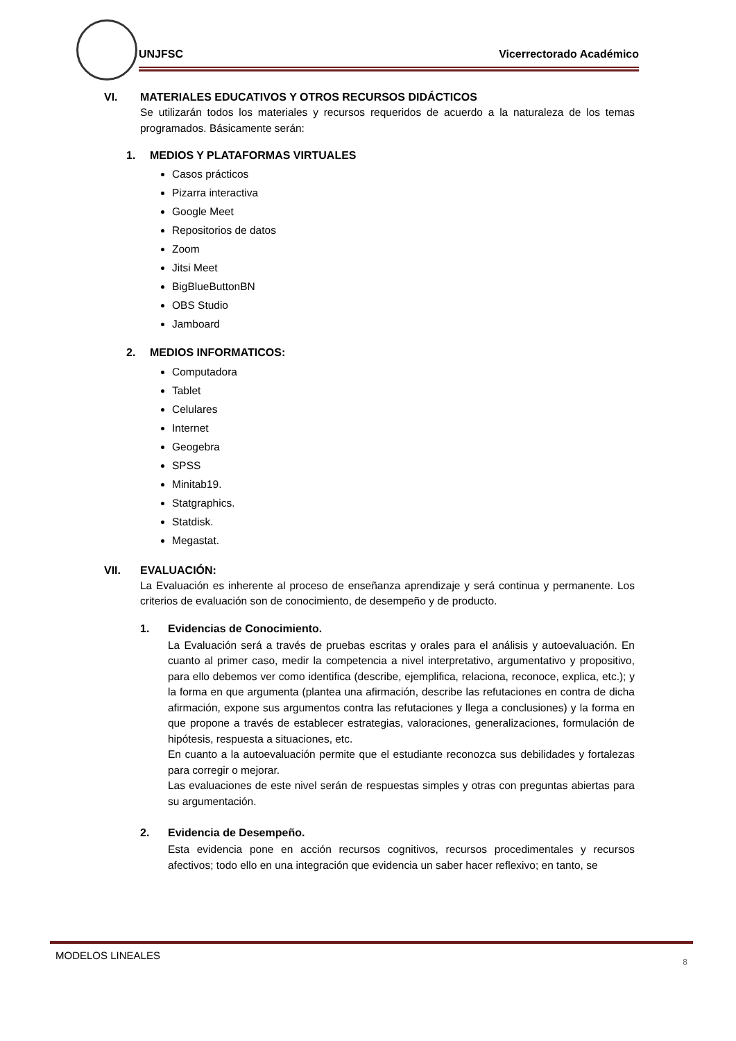UNJFSC Vicerrectorado Académico
VI. MATERIALES EDUCATIVOS Y OTROS RECURSOS DIDÁCTICOS
Se utilizarán todos los materiales y recursos requeridos de acuerdo a la naturaleza de los temas programados. Básicamente serán:
1. MEDIOS Y PLATAFORMAS VIRTUALES
Casos prácticos
Pizarra interactiva
Google Meet
Repositorios de datos
Zoom
Jitsi Meet
BigBlueButtonBN
OBS Studio
Jamboard
2. MEDIOS INFORMATICOS:
Computadora
Tablet
Celulares
Internet
Geogebra
SPSS
Minitab19.
Statgraphics.
Statdisk.
Megastat.
VII. EVALUACIÓN:
La Evaluación es inherente al proceso de enseñanza aprendizaje y será continua y permanente. Los criterios de evaluación son de conocimiento, de desempeño y de producto.
1. Evidencias de Conocimiento.
La Evaluación será a través de pruebas escritas y orales para el análisis y autoevaluación. En cuanto al primer caso, medir la competencia a nivel interpretativo, argumentativo y propositivo, para ello debemos ver como identifica (describe, ejemplifica, relaciona, reconoce, explica, etc.); y la forma en que argumenta (plantea una afirmación, describe las refutaciones en contra de dicha afirmación, expone sus argumentos contra las refutaciones y llega a conclusiones) y la forma en que propone a través de establecer estrategias, valoraciones, generalizaciones, formulación de hipótesis, respuesta a situaciones, etc.
En cuanto a la autoevaluación permite que el estudiante reconozca sus debilidades y fortalezas para corregir o mejorar.
Las evaluaciones de este nivel serán de respuestas simples y otras con preguntas abiertas para su argumentación.
2. Evidencia de Desempeño.
Esta evidencia pone en acción recursos cognitivos, recursos procedimentales y recursos afectivos; todo ello en una integración que evidencia un saber hacer reflexivo; en tanto, se
MODELOS LINEALES 8